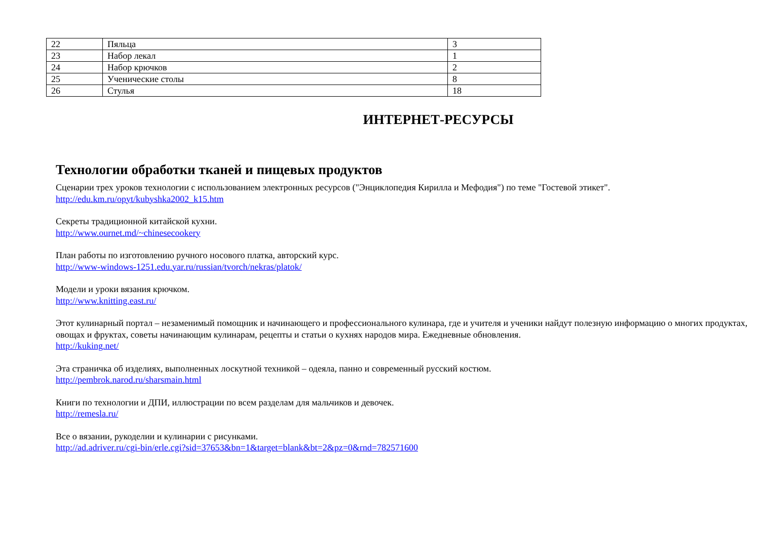| 22 | Пяльца | 3 |
| 23 | Набор лекал | 1 |
| 24 | Набор крючков | 2 |
| 25 | Ученические столы | 8 |
| 26 | Стулья | 18 |
ИНТЕРНЕТ-РЕСУРСЫ
Технологии обработки тканей и пищевых продуктов
Сценарии трех уроков технологии с использованием электронных ресурсов ("Энциклопедия Кирилла и Мефодия") по теме "Гостевой этикет".
http://edu.km.ru/opyt/kubyshka2002_k15.htm
Секреты традиционной китайской кухни.
http://www.ournet.md/~chinesecookery
План работы по изготовлению ручного носового платка, авторский курс.
http://www-windows-1251.edu.yar.ru/russian/tvorch/nekras/platok/
Модели и уроки вязания крючком.
http://www.knitting.east.ru/
Этот кулинарный портал – незаменимый помощник и начинающего и профессионального кулинара, где и учителя и ученики найдут полезную информацию о многих продуктах, овощах и фруктах, советы начинающим кулинарам, рецепты и статьи о кухнях народов мира. Ежедневные обновления.
http://kuking.net/
Эта страничка об изделиях, выполненных лоскутной техникой – одеяла, панно и современный русский костюм.
http://pembrok.narod.ru/sharsmain.html
Книги по технологии и ДПИ, иллюстрации по всем разделам для мальчиков и девочек.
http://remesla.ru/
Все о вязании, рукоделии и кулинарии с рисунками.
http://ad.adriver.ru/cgi-bin/erle.cgi?sid=37653&bn=1&target=blank&bt=2&pz=0&rnd=782571600